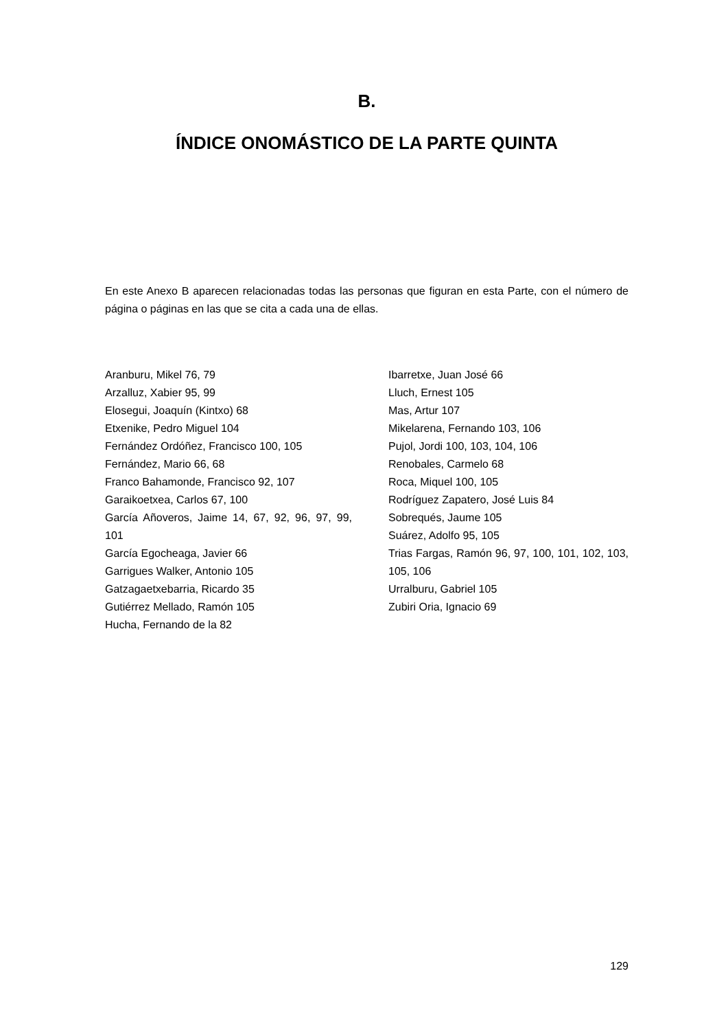B.
ÍNDICE ONOMÁSTICO DE LA PARTE QUINTA
En este Anexo B aparecen relacionadas todas las personas que figuran en esta Parte, con el número de página o páginas en las que se cita a cada una de ellas.
Aranburu, Mikel 76, 79
Arzalluz, Xabier 95, 99
Elosegui, Joaquín (Kintxo) 68
Etxenike, Pedro Miguel 104
Fernández Ordóñez, Francisco 100, 105
Fernández, Mario 66, 68
Franco Bahamonde, Francisco 92, 107
Garaikoetxea, Carlos 67, 100
García Añoveros, Jaime 14, 67, 92, 96, 97, 99, 101
García Egocheaga, Javier 66
Garrigues Walker, Antonio 105
Gatzagaetxebarria, Ricardo 35
Gutiérrez Mellado, Ramón 105
Hucha, Fernando de la 82
Ibarretxe, Juan José 66
Lluch, Ernest 105
Mas, Artur 107
Mikelarena, Fernando 103, 106
Pujol, Jordi 100, 103, 104, 106
Renobales, Carmelo 68
Roca, Miquel 100, 105
Rodríguez Zapatero, José Luis 84
Sobrequés, Jaume 105
Suárez, Adolfo 95, 105
Trias Fargas, Ramón 96, 97, 100, 101, 102, 103, 105, 106
Urralburu, Gabriel 105
Zubiri Oria, Ignacio 69
129